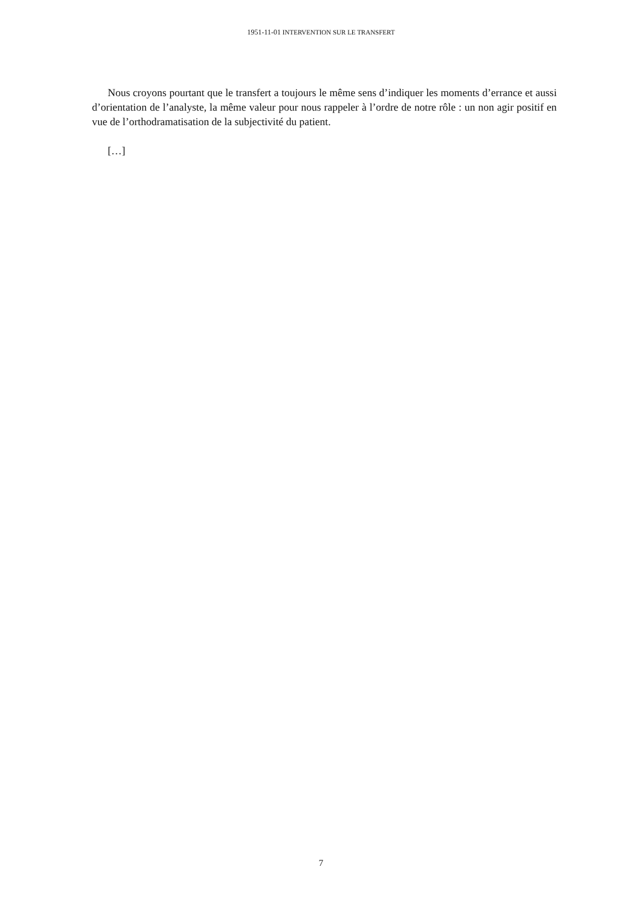1951-11-01 INTERVENTION SUR LE TRANSFERT
Nous croyons pourtant que le transfert a toujours le même sens d’indiquer les moments d’errance et aussi d’orientation de l’analyste, la même valeur pour nous rappeler à l’ordre de notre rôle : un non agir positif en vue de l’orthodramatisation de la subjectivité du patient.
[…]
7